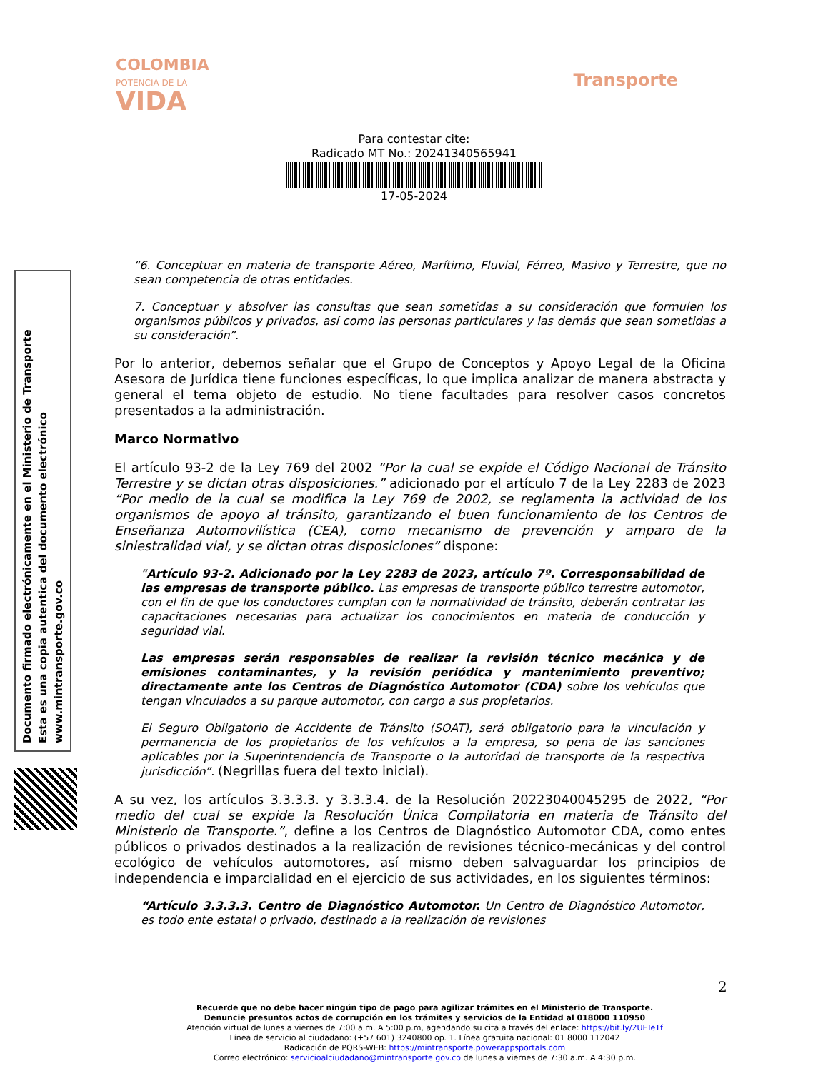COLOMBIA
POTENCIA DE LA
VIDA
Transporte
Para contestar cite:
Radicado MT No.: 20241340565941
17-05-2024
Documento firmado electrónicamente en el Ministerio de Transporte
Esta es una copia autentica del documento electrónico
www.mintransporte.gov.co
“6. Conceptuar en materia de transporte Aéreo, Marítimo, Fluvial, Férreo, Masivo y Terrestre, que no sean competencia de otras entidades.
7. Conceptuar y absolver las consultas que sean sometidas a su consideración que formulen los organismos públicos y privados, así como las personas particulares y las demás que sean sometidas a su consideración”.
Por lo anterior, debemos señalar que el Grupo de Conceptos y Apoyo Legal de la Oficina Asesora de Jurídica tiene funciones específicas, lo que implica analizar de manera abstracta y general el tema objeto de estudio. No tiene facultades para resolver casos concretos presentados a la administración.
Marco Normativo
El artículo 93-2 de la Ley 769 del 2002 “Por la cual se expide el Código Nacional de Tránsito Terrestre y se dictan otras disposiciones.” adicionado por el artículo 7 de la Ley 2283 de 2023 “Por medio de la cual se modifica la Ley 769 de 2002, se reglamenta la actividad de los organismos de apoyo al tránsito, garantizando el buen funcionamiento de los Centros de Enseñanza Automovilística (CEA), como mecanismo de prevención y amparo de la siniestralidad vial, y se dictan otras disposiciones” dispone:
“Artículo 93-2. Adicionado por la Ley 2283 de 2023, artículo 7º. Corresponsabilidad de las empresas de transporte público. Las empresas de transporte público terrestre automotor, con el fin de que los conductores cumplan con la normatividad de tránsito, deberán contratar las capacitaciones necesarias para actualizar los conocimientos en materia de conducción y seguridad vial.
Las empresas serán responsables de realizar la revisión técnico mecánica y de emisiones contaminantes, y la revisión periódica y mantenimiento preventivo; directamente ante los Centros de Diagnóstico Automotor (CDA) sobre los vehículos que tengan vinculados a su parque automotor, con cargo a sus propietarios.
El Seguro Obligatorio de Accidente de Tránsito (SOAT), será obligatorio para la vinculación y permanencia de los propietarios de los vehículos a la empresa, so pena de las sanciones aplicables por la Superintendencia de Transporte o la autoridad de transporte de la respectiva jurisdicción”. (Negrillas fuera del texto inicial).
A su vez, los artículos 3.3.3.3. y 3.3.3.4. de la Resolución 20223040045295 de 2022, “Por medio del cual se expide la Resolución Única Compilatoria en materia de Tránsito del Ministerio de Transporte.”, define a los Centros de Diagnóstico Automotor CDA, como entes públicos o privados destinados a la realización de revisiones técnico-mecánicas y del control ecológico de vehículos automotores, así mismo deben salvaguardar los principios de independencia e imparcialidad en el ejercicio de sus actividades, en los siguientes términos:
“Artículo 3.3.3.3. Centro de Diagnóstico Automotor. Un Centro de Diagnóstico Automotor, es todo ente estatal o privado, destinado a la realización de revisiones
2
Recuerde que no debe hacer ningún tipo de pago para agilizar trámites en el Ministerio de Transporte.
Denuncie presuntos actos de corrupción en los trámites y servicios de la Entidad al 018000 110950
Atención virtual de lunes a viernes de 7:00 a.m. A 5:00 p.m, agendando su cita a través del enlace: https://bit.ly/2UFTeTf
Línea de servicio al ciudadano: (+57 601) 3240800 op. 1. Línea gratuita nacional: 01 8000 112042
Radicación de PQRS-WEB: https://mintransporte.powerappsportals.com
Correo electrónico: servicioalciudadano@mintransporte.gov.co de lunes a viernes de 7:30 a.m. A 4:30 p.m.